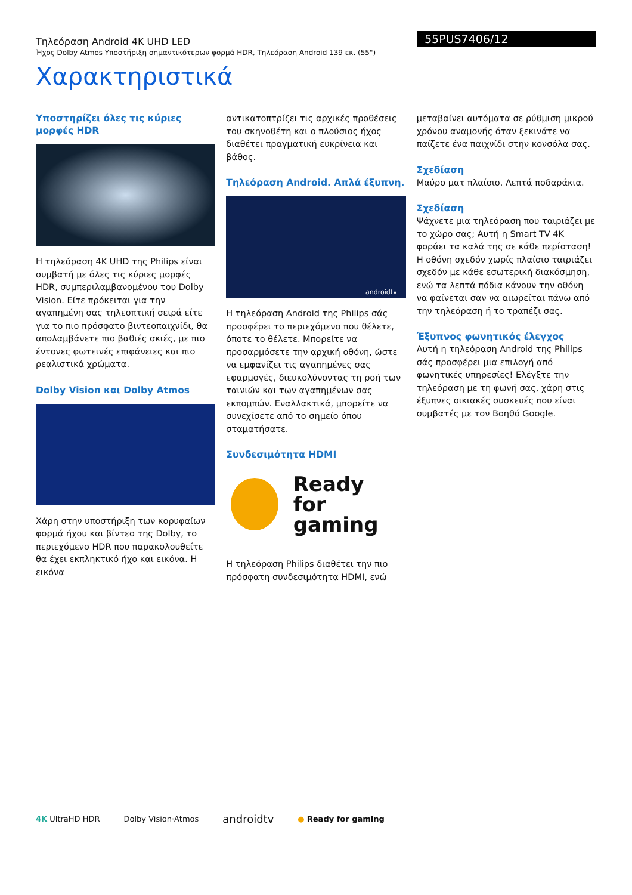Τηλεόραση Android 4K UHD LED
Ήχος Dolby Atmos Υποστήριξη σημαντικότερων φορμά HDR, Τηλεόραση Android 139 εκ. (55")
55PUS7406/12
Χαρακτηριστικά
Υποστηρίζει όλες τις κύριες μορφές HDR
Η τηλεόραση 4K UHD της Philips είναι συμβατή με όλες τις κύριες μορφές HDR, συμπεριλαμβανομένου του Dolby Vision. Είτε πρόκειται για την αγαπημένη σας τηλεοπτική σειρά είτε για το πιο πρόσφατο βιντεοπαιχνίδι, θα απολαμβάνετε πιο βαθιές σκιές, με πιο έντονες φωτεινές επιφάνειες και πιο ρεαλιστικά χρώματα.
Dolby Vision και Dolby Atmos
Χάρη στην υποστήριξη των κορυφαίων φορμά ήχου και βίντεο της Dolby, το περιεχόμενο HDR που παρακολουθείτε θα έχει εκπληκτικό ήχο και εικόνα. Η εικόνα
αντικατοπτρίζει τις αρχικές προθέσεις του σκηνοθέτη και ο πλούσιος ήχος διαθέτει πραγματική ευκρίνεια και βάθος.
Τηλεόραση Android. Απλά έξυπνη.
androidtv
Η τηλεόραση Android της Philips σάς προσφέρει το περιεχόμενο που θέλετε, όποτε το θέλετε. Μπορείτε να προσαρμόσετε την αρχική οθόνη, ώστε να εμφανίζει τις αγαπημένες σας εφαρμογές, διευκολύνοντας τη ροή των ταινιών και των αγαπημένων σας εκπομπών. Εναλλακτικά, μπορείτε να συνεχίσετε από το σημείο όπου σταματήσατε.
Συνδεσιμότητα HDMI
Ready
for gaming
Η τηλεόραση Philips διαθέτει την πιο πρόσφατη συνδεσιμότητα HDMI, ενώ
μεταβαίνει αυτόματα σε ρύθμιση μικρού χρόνου αναμονής όταν ξεκινάτε να παίζετε ένα παιχνίδι στην κονσόλα σας.
Σχεδίαση
Μαύρο ματ πλαίσιο. Λεπτά ποδαράκια.
Σχεδίαση
Ψάχνετε μια τηλεόραση που ταιριάζει με το χώρο σας; Αυτή η Smart TV 4K φοράει τα καλά της σε κάθε περίσταση! Η οθόνη σχεδόν χωρίς πλαίσιο ταιριάζει σχεδόν με κάθε εσωτερική διακόσμηση, ενώ τα λεπτά πόδια κάνουν την οθόνη να φαίνεται σαν να αιωρείται πάνω από την τηλεόραση ή το τραπέζι σας.
Έξυπνος φωνητικός έλεγχος
Αυτή η τηλεόραση Android της Philips σάς προσφέρει μια επιλογή από φωνητικές υπηρεσίες! Ελέγξτε την τηλεόραση με τη φωνή σας, χάρη στις έξυπνες οικιακές συσκευές που είναι συμβατές με τον Βοηθό Google.
4K UltraHD HDR Dolby Vision·Atmos
androidtv
● Ready for gaming